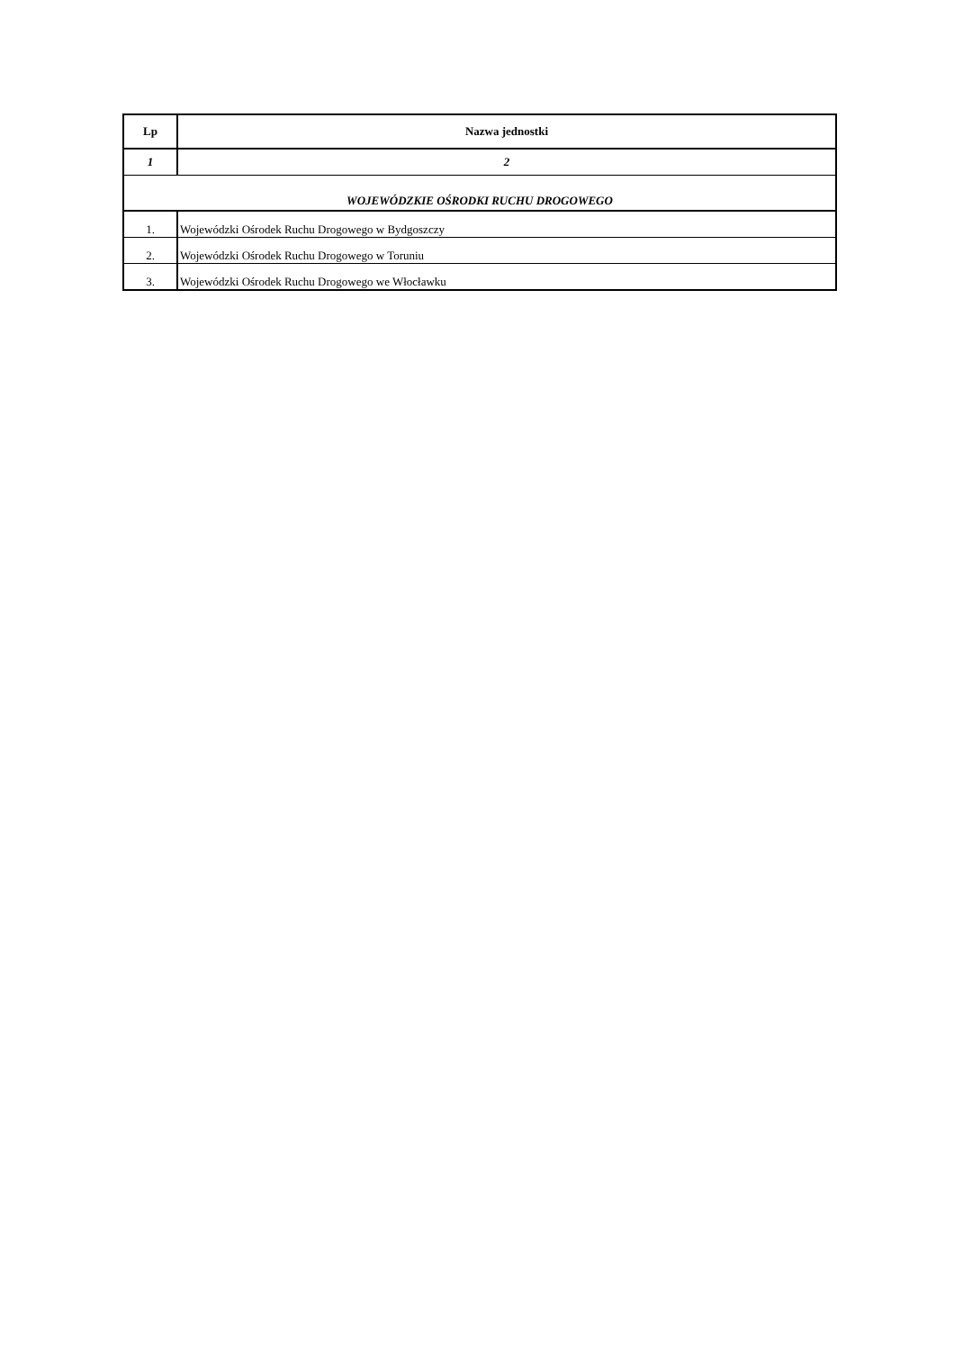| Lp | Nazwa jednostki |
| --- | --- |
| 1 | 2 |
| WOJEWÓDZKIE OŚRODKI RUCHU DROGOWEGO | |
| 1. | Wojewódzki Ośrodek Ruchu Drogowego w Bydgoszczy |
| 2. | Wojewódzki Ośrodek Ruchu Drogowego w Toruniu |
| 3. | Wojewódzki Ośrodek Ruchu Drogowego we Włocławku |